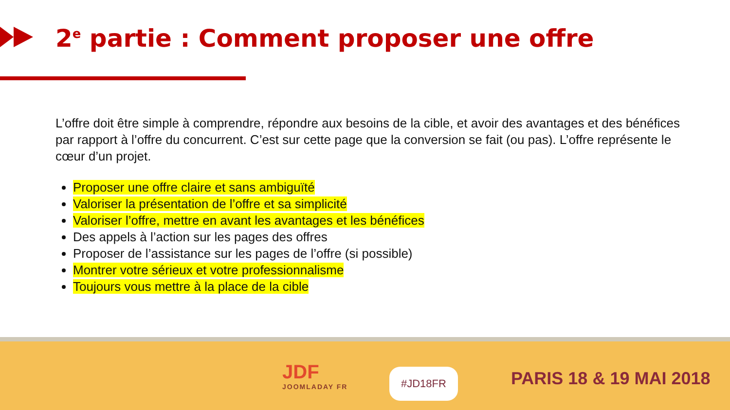2<sup>e</sup> partie : Comment proposer une offre
L’offre doit être simple à comprendre, répondre aux besoins de la cible, et avoir des avantages et des bénéfices par rapport à l’offre du concurrent. C’est sur cette page que la conversion se fait (ou pas). L’offre représente le cœur d’un projet.
Proposer une offre claire et sans ambiguïté
Valoriser la présentation de l’offre et sa simplicité
Valoriser l’offre, mettre en avant les avantages et les bénéfices
Des appels à l’action sur les pages des offres
Proposer de l’assistance sur les pages de l’offre (si possible)
Montrer votre sérieux et votre professionnalisme
Toujours vous mettre à la place de la cible
JDF
JOOMLADAY FR
#JD18FR PARIS 18 & 19 MAI 2018